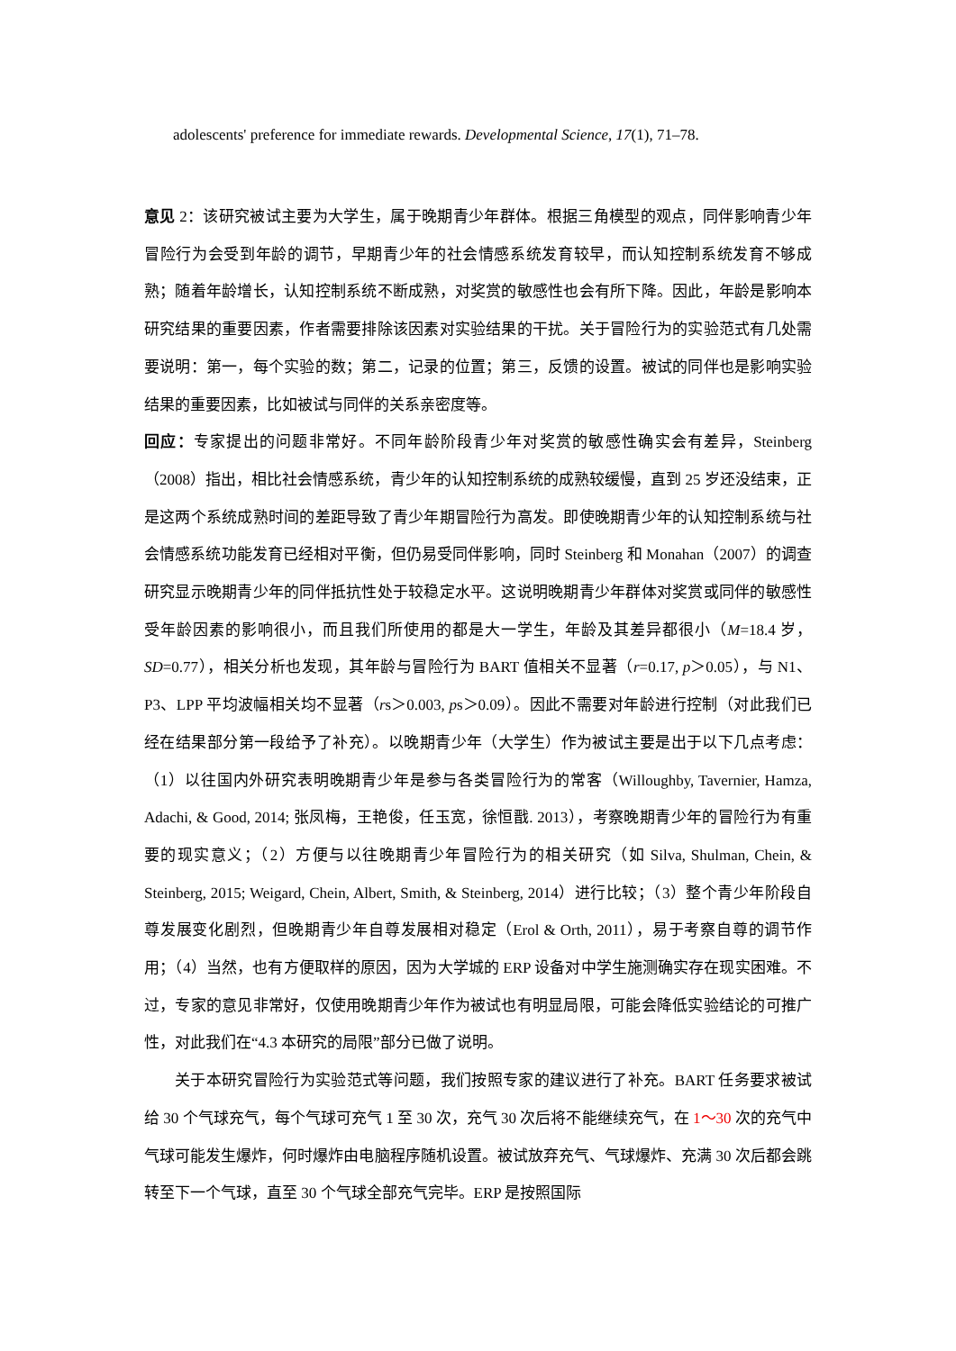adolescents' preference for immediate rewards. Developmental Science, 17(1), 71–78.
意见 2：该研究被试主要为大学生，属于晚期青少年群体。根据三角模型的观点，同伴影响青少年冒险行为会受到年龄的调节，早期青少年的社会情感系统发育较早，而认知控制系统发育不够成熟；随着年龄增长，认知控制系统不断成熟，对奖赏的敏感性也会有所下降。因此，年龄是影响本研究结果的重要因素，作者需要排除该因素对实验结果的干扰。关于冒险行为的实验范式有几处需要说明：第一，每个实验的数；第二，记录的位置；第三，反馈的设置。被试的同伴也是影响实验结果的重要因素，比如被试与同伴的关系亲密度等。
回应：专家提出的问题非常好。不同年龄阶段青少年对奖赏的敏感性确实会有差异，Steinberg（2008）指出，相比社会情感系统，青少年的认知控制系统的成熟较缓慢，直到 25 岁还没结束，正是这两个系统成熟时间的差距导致了青少年期冒险行为高发。即使晚期青少年的认知控制系统与社会情感系统功能发育已经相对平衡，但仍易受同伴影响，同时 Steinberg 和 Monahan（2007）的调查研究显示晚期青少年的同伴抵抗性处于较稳定水平。这说明晚期青少年群体对奖赏或同伴的敏感性受年龄因素的影响很小，而且我们所使用的都是大一学生，年龄及其差异都很小（M=18.4 岁，SD=0.77），相关分析也发现，其年龄与冒险行为 BART 值相关不显著（r=0.17, p＞0.05），与 N1、P3、LPP 平均波幅相关均不显著（rs＞0.003, ps＞0.09）。因此不需要对年龄进行控制（对此我们已经在结果部分第一段给予了补充）。以晚期青少年（大学生）作为被试主要是出于以下几点考虑：（1）以往国内外研究表明晚期青少年是参与各类冒险行为的常客（Willoughby, Tavernier, Hamza, Adachi, & Good, 2014; 张凤梅，王艳俊，任玉宽，徐恒戬. 2013），考察晚期青少年的冒险行为有重要的现实意义；（2）方便与以往晚期青少年冒险行为的相关研究（如 Silva, Shulman, Chein, & Steinberg, 2015; Weigard, Chein, Albert, Smith, & Steinberg, 2014）进行比较；（3）整个青少年阶段自尊发展变化剧烈，但晚期青少年自尊发展相对稳定（Erol & Orth, 2011），易于考察自尊的调节作用；（4）当然，也有方便取样的原因，因为大学城的 ERP 设备对中学生施测确实存在现实困难。不过，专家的意见非常好，仅使用晚期青少年作为被试也有明显局限，可能会降低实验结论的可推广性，对此我们在“4.3 本研究的局限”部分已做了说明。
关于本研究冒险行为实验范式等问题，我们按照专家的建议进行了补充。BART 任务要求被试给 30 个气球充气，每个气球可充气 1 至 30 次，充气 30 次后将不能继续充气，在 1～30 次的充气中气球可能发生爆炸，何时爆炸由电脑程序随机设置。被试放弃充气、气球爆炸、充满 30 次后都会跳转至下一个气球，直至 30 个气球全部充气完毕。ERP 是按照国际